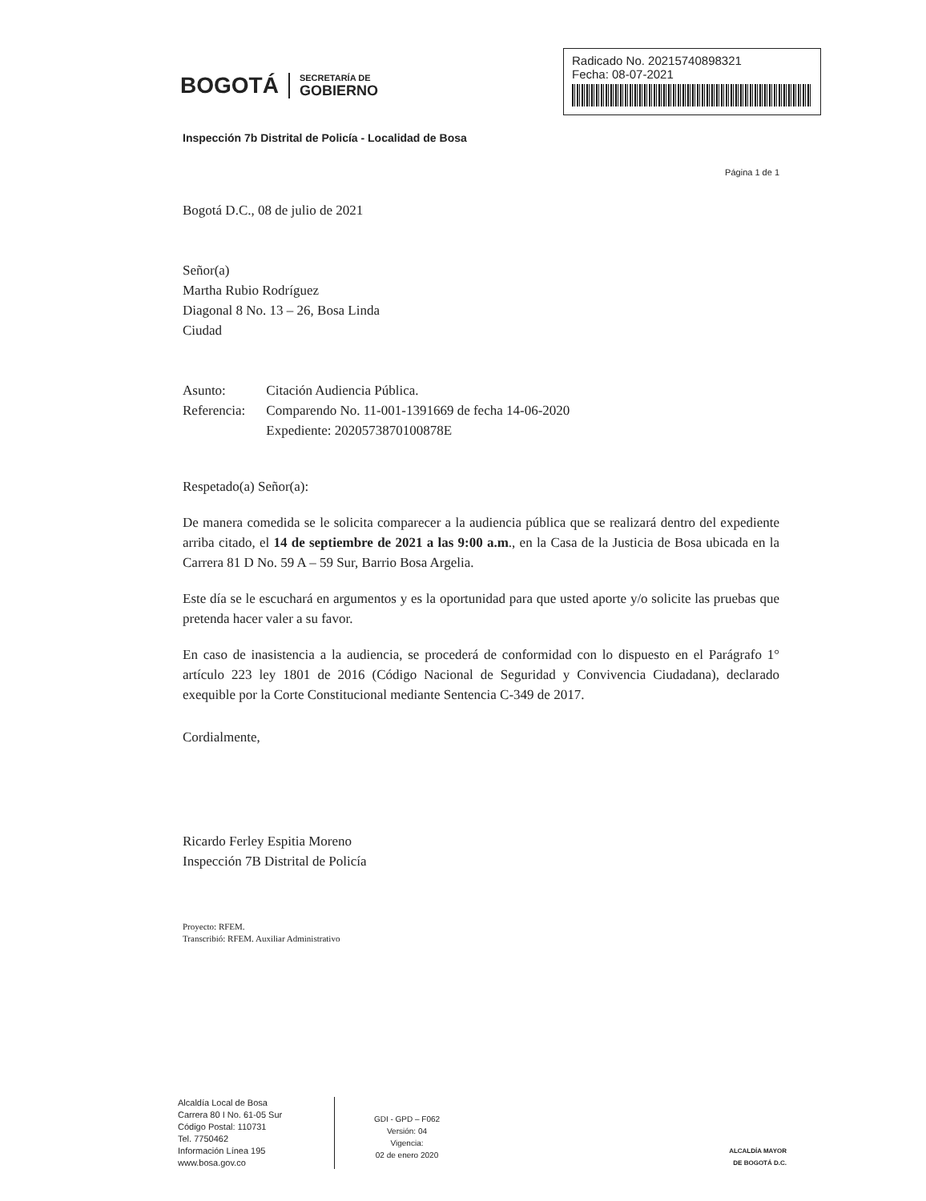BOGOTÁ
SECRETARÍA DE
GOBIERNO
Radicado No. 20215740898321
Fecha: 08-07-2021
Inspección 7b Distrital de Policía - Localidad de Bosa
Página 1 de 1
Bogotá D.C., 08 de julio de 2021
Señor(a)
Martha Rubio Rodríguez
Diagonal 8 No. 13 – 26, Bosa Linda
Ciudad
| Asunto: | Citación Audiencia Pública. |
| Referencia: | Comparendo No. 11-001-1391669 de fecha 14-06-2020 Expediente: 2020573870100878E |
Respetado(a) Señor(a):
De manera comedida se le solicita comparecer a la audiencia pública que se realizará dentro del expediente arriba citado, el 14 de septiembre de 2021 a las 9:00 a.m., en la Casa de la Justicia de Bosa ubicada en la Carrera 81 D No. 59 A – 59 Sur, Barrio Bosa Argelia.
Este día se le escuchará en argumentos y es la oportunidad para que usted aporte y/o solicite las pruebas que pretenda hacer valer a su favor.
En caso de inasistencia a la audiencia, se procederá de conformidad con lo dispuesto en el Parágrafo 1° artículo 223 ley 1801 de 2016 (Código Nacional de Seguridad y Convivencia Ciudadana), declarado exequible por la Corte Constitucional mediante Sentencia C-349 de 2017.
Cordialmente,
Ricardo Ferley Espitia Moreno
Inspección 7B Distrital de Policía
Proyecto: RFEM.
Transcribió: RFEM. Auxiliar Administrativo
Alcaldía Local de Bosa
Carrera 80 I No. 61-05 Sur
Código Postal: 110731
Tel. 7750462
Información Línea 195
www.bosa.gov.co
GDI - GPD – F062
Versión: 04
Vigencia:
02 de enero 2020
ALCALDÍA MAYOR
DE BOGOTÁ D.C.